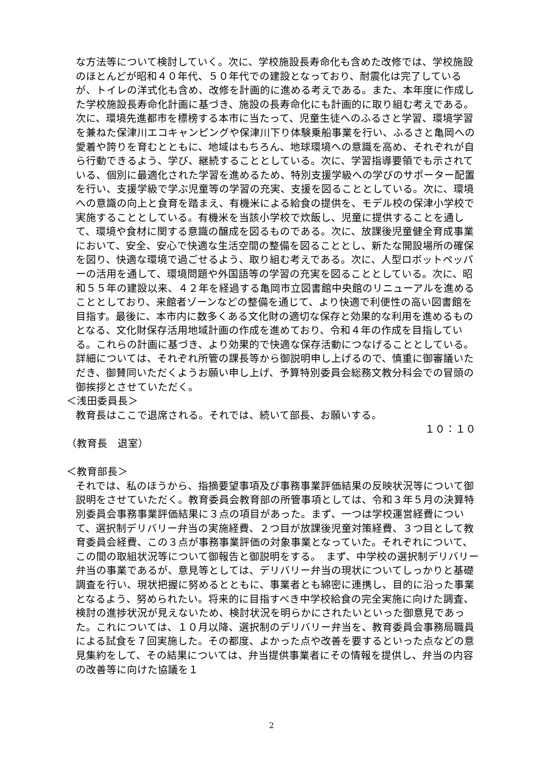な方法等について検討していく。次に、学校施設長寿命化も含めた改修では、学校施設のほとんどが昭和４０年代、５０年代での建設となっており、耐震化は完了しているが、トイレの洋式化も含め、改修を計画的に進める考えである。また、本年度に作成した学校施設長寿命化計画に基づき、施設の長寿命化にも計画的に取り組む考えである。次に、環境先進都市を標榜する本市に当たって、児童生徒へのふるさと学習、環境学習を兼ねた保津川エコキャンピングや保津川下り体験乗船事業を行い、ふるさと亀岡への愛着や誇りを育むとともに、地域はもちろん、地球環境への意識を高め、それぞれが自ら行動できるよう、学び、継続することとしている。次に、学習指導要領でも示されている、個別に最適化された学習を進めるため、特別支援学級への学びのサポーター配置を行い、支援学級で学ぶ児童等の学習の充実、支援を図ることとしている。次に、環境への意識の向上と食育を踏まえ、有機米による給食の提供を、モデル校の保津小学校で実施することとしている。有機米を当該小学校で炊飯し、児童に提供することを通して、環境や食材に関する意識の醸成を図るものである。次に、放課後児童健全育成事業において、安全、安心で快適な生活空間の整備を図ることとし、新たな開設場所の確保を図り、快適な環境で過ごせるよう、取り組む考えである。次に、人型ロボットペッパーの活用を通して、環境問題や外国語等の学習の充実を図ることとしている。次に、昭和５５年の建設以来、４２年を経過する亀岡市立図書館中央館のリニューアルを進めることとしており、来館者ゾーンなどの整備を通じて、より快適で利便性の高い図書館を目指す。最後に、本市内に数多くある文化財の適切な保存と効果的な利用を進めるものとなる、文化財保存活用地域計画の作成を進めており、令和４年の作成を目指している。これらの計画に基づき、より効果的で快適な保存活動につなげることとしている。詳細については、それぞれ所管の課長等から御説明申し上げるので、慎重に御審議いただき、御賛同いただくようお願い申し上げ、予算特別委員会総務文教分科会での冒頭の御挨拶とさせていただく。
＜浅田委員長＞
教育長はここで退席される。それでは、続いて部長、お願いする。
１０：１０
（教育長　退室）
＜教育部長＞
それでは、私のほうから、指摘要望事項及び事務事業評価結果の反映状況等について御説明をさせていただく。教育委員会教育部の所管事項としては、令和３年５月の決算特別委員会事務事業評価結果に３点の項目があった。まず、一つは学校運営経費について、選択制デリバリー弁当の実施経費、２つ目が放課後児童対策経費、３つ目として教育委員会経費、この３点が事務事業評価の対象事業となっていた。それぞれについて、この間の取組状況等について御報告と御説明をする。　まず、中学校の選択制デリバリー弁当の事業であるが、意見等としては、デリバリー弁当の現状についてしっかりと基礎調査を行い、現状把握に努めるとともに、事業者とも綿密に連携し、目的に沿った事業となるよう、努められたい。将来的に目指すべき中学校給食の完全実施に向けた調査、検討の進捗状況が見えないため、検討状況を明らかにされたいといった御意見であった。これについては、１０月以降、選択制のデリバリー弁当を、教育委員会事務局職員による試食を７回実施した。その都度、よかった点や改善を要するといった点などの意見集約をして、その結果については、弁当提供事業者にその情報を提供し、弁当の内容の改善等に向けた協議を１
2